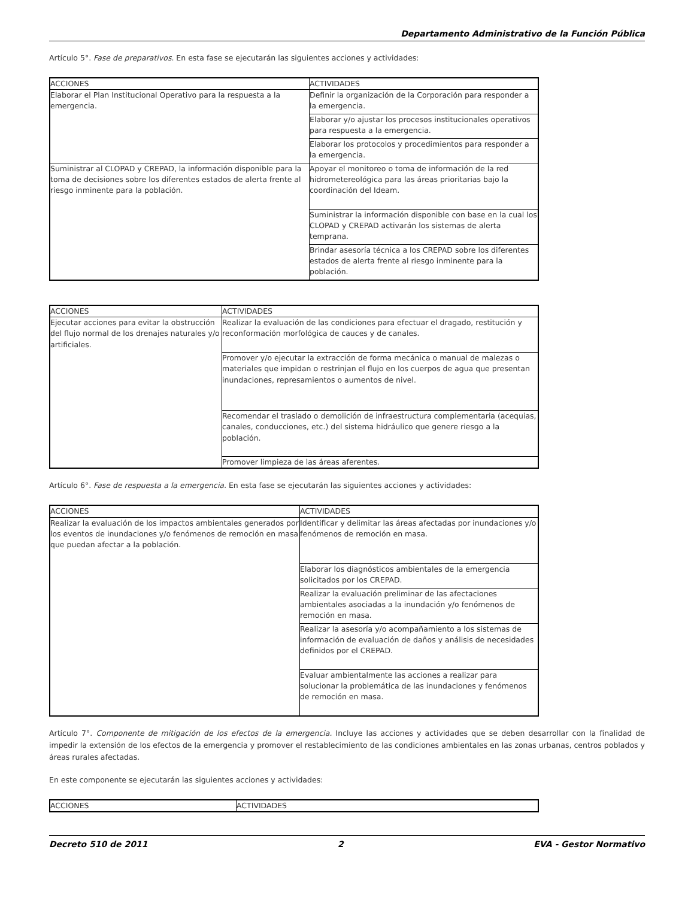Departamento Administrativo de la Función Pública
Artículo 5°. Fase de preparativos. En esta fase se ejecutarán las siguientes acciones y actividades:
| ACCIONES | ACTIVIDADES |
| Elaborar el Plan Institucional Operativo para la respuesta a la emergencia. | Definir la organización de la Corporación para responder a la emergencia. |
| | Elaborar y/o ajustar los procesos institucionales operativos para respuesta a la emergencia. |
| | Elaborar los protocolos y procedimientos para responder a la emergencia. |
| Suministrar al CLOPAD y CREPAD, la información disponible para la toma de decisiones sobre los diferentes estados de alerta frente al riesgo inminente para la población. | Apoyar el monitoreo o toma de información de la red hidrometereológica para las áreas prioritarias bajo la coordinación del Ideam. |
| | Suministrar la información disponible con base en la cual los CLOPAD y CREPAD activarán los sistemas de alerta temprana. |
| | Brindar asesoría técnica a los CREPAD sobre los diferentes estados de alerta frente al riesgo inminente para la población. |
| ACCIONES | ACTIVIDADES |
| Ejecutar acciones para evitar la obstrucción del flujo normal de los drenajes naturales y/o artificiales. | Realizar la evaluación de las condiciones para efectuar el dragado, restitución y reconformación morfológica de cauces y de canales. |
| | Promover y/o ejecutar la extracción de forma mecánica o manual de malezas o materiales que impidan o restrinjan el flujo en los cuerpos de agua que presentan inundaciones, represamientos o aumentos de nivel. |
| | Recomendar el traslado o demolición de infraestructura complementaria (acequias, canales, conducciones, etc.) del sistema hidráulico que genere riesgo a la población. |
| | Promover limpieza de las áreas aferentes. |
Artículo 6°. Fase de respuesta a la emergencia. En esta fase se ejecutarán las siguientes acciones y actividades:
| ACCIONES | ACTIVIDADES |
| Realizar la evaluación de los impactos ambientales generados por los eventos de inundaciones y/o fenómenos de remoción en masa que puedan afectar a la población. | Identificar y delimitar las áreas afectadas por inundaciones y/o fenómenos de remoción en masa. |
| | Elaborar los diagnósticos ambientales de la emergencia solicitados por los CREPAD. |
| | Realizar la evaluación preliminar de las afectaciones ambientales asociadas a la inundación y/o fenómenos de remoción en masa. |
| | Realizar la asesoría y/o acompañamiento a los sistemas de información de evaluación de daños y análisis de necesidades definidos por el CREPAD. |
| | Evaluar ambientalmente las acciones a realizar para solucionar la problemática de las inundaciones y fenómenos de remoción en masa. |
Artículo 7°. Componente de mitigación de los efectos de la emergencia. Incluye las acciones y actividades que se deben desarrollar con la finalidad de impedir la extensión de los efectos de la emergencia y promover el restablecimiento de las condiciones ambientales en las zonas urbanas, centros poblados y áreas rurales afectadas.
En este componente se ejecutarán las siguientes acciones y actividades:
| ACCIONES | ACTIVIDADES |
Decreto 510 de 2011 2 EVA - Gestor Normativo